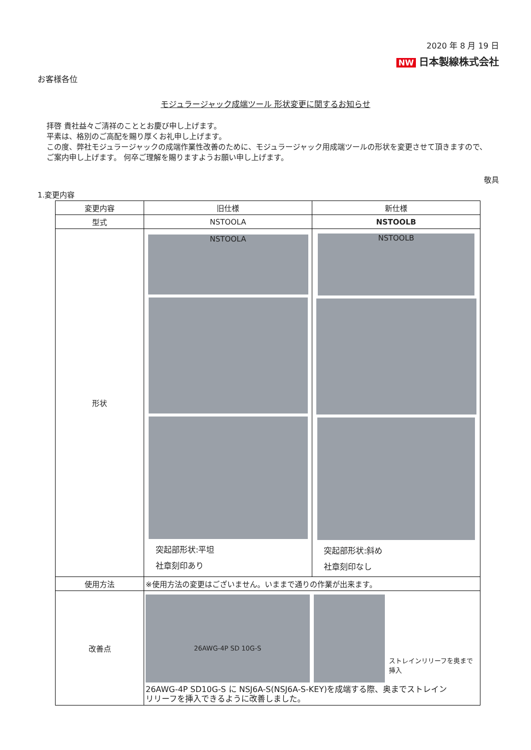2020 年 8 月 19 日
NW 日本製線株式会社
お客様各位
モジュラージャック成端ツール 形状変更に関するお知らせ
拝啓 貴社益々ご清祥のこととお慶び申し上げます。
平素は、格別のご高配を賜り厚くお礼申し上げます。
この度、弊社モジュラージャックの成端作業性改善のために、モジュラージャック用成端ツールの形状を変更させて頂きますので、
ご案内申し上げます。 何卒ご理解を賜りますようお願い申し上げます。
敬具
1.変更内容
| 変更内容 | 旧仕様 | 新仕様 |
| --- | --- | --- |
| 型式 | NSTOOLA | NSTOOLB |
| 形状 | NSTOOLA 突起部形状:平坦 社章刻印あり | NSTOOLB 突起部形状:斜め 社章刻印なし |
| 使用方法 | ※使用方法の変更はございません。いままで通りの作業が出来ます。 | |
| 改善点 | 26AWG-4P SD 10G-S ストレインリリーフを奥まで挿入 26AWG-4P SD10G-S に NSJ6A-S(NSJ6A-S-KEY)を成端する際、奥までストレイン リリーフを挿入できるように改善しました。 | |